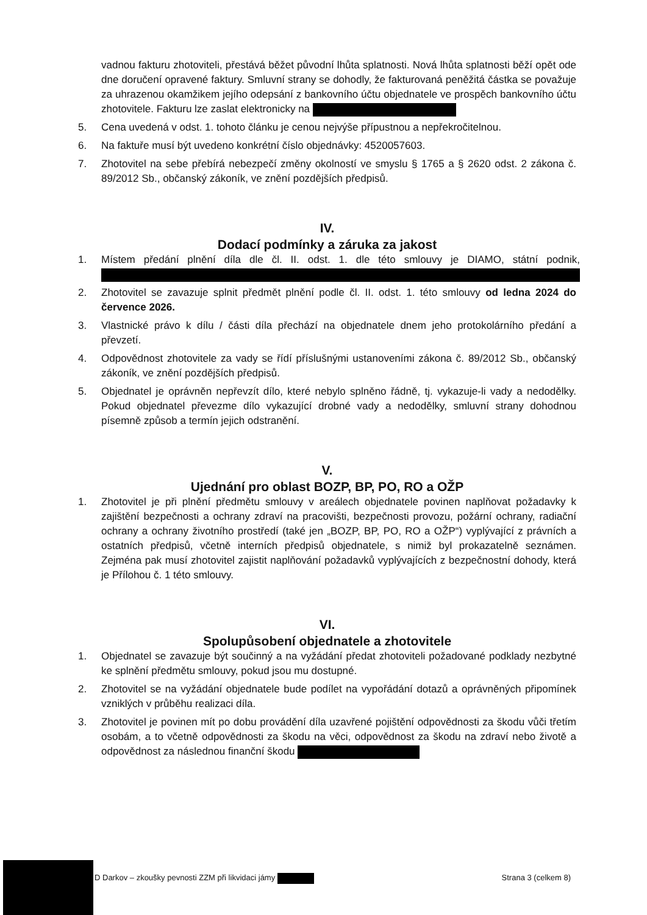vadnou fakturu zhotoviteli, přestává běžet původní lhůta splatnosti. Nová lhůta splatnosti běží opět ode dne doručení opravené faktury. Smluvní strany se dohodly, že fakturovaná peněžitá částka se považuje za uhrazenou okamžikem jejího odepsání z bankovního účtu objednatele ve prospěch bankovního účtu zhotovitele. Fakturu lze zaslat elektronicky na
5. Cena uvedená v odst. 1. tohoto článku je cenou nejvýše přípustnou a nepřekročitelnou.
6. Na faktuře musí být uvedeno konkrétní číslo objednávky: 4520057603.
7. Zhotovitel na sebe přebírá nebezpečí změny okolností ve smyslu § 1765 a § 2620 odst. 2 zákona č. 89/2012 Sb., občanský zákoník, ve znění pozdějších předpisů.
IV.
Dodací podmínky a záruka za jakost
1. Místem předání plnění díla dle čl. II. odst. 1. dle této smlouvy je DIAMO, státní podnik,
2. Zhotovitel se zavazuje splnit předmět plnění podle čl. II. odst. 1. této smlouvy od ledna 2024 do července 2026.
3. Vlastnické právo k dílu / části díla přechází na objednatele dnem jeho protokolárního předání a převzetí.
4. Odpovědnost zhotovitele za vady se řídí příslušnými ustanoveními zákona č. 89/2012 Sb., občanský zákoník, ve znění pozdějších předpisů.
5. Objednatel je oprávněn nepřevzít dílo, které nebylo splněno řádně, tj. vykazuje-li vady a nedodělky. Pokud objednatel převezme dílo vykazující drobné vady a nedodělky, smluvní strany dohodnou písemně způsob a termín jejich odstranění.
V.
Ujednání pro oblast BOZP, BP, PO, RO a OŽP
1. Zhotovitel je při plnění předmětu smlouvy v areálech objednatele povinen naplňovat požadavky k zajištění bezpečnosti a ochrany zdraví na pracovišti, bezpečnosti provozu, požární ochrany, radiační ochrany a ochrany životního prostředí (také jen „BOZP, BP, PO, RO a OŽP“) vyplývající z právních a ostatních předpisů, včetně interních předpisů objednatele, s nimiž byl prokazatelně seznámen. Zejména pak musí zhotovitel zajistit naplňování požadavků vyplývajících z bezpečnostní dohody, která je Přílohou č. 1 této smlouvy.
VI.
Spolupůsobení objednatele a zhotovitele
1. Objednatel se zavazuje být součinný a na vyžádání předat zhotoviteli požadované podklady nezbytné ke splnění předmětu smlouvy, pokud jsou mu dostupné.
2. Zhotovitel se na vyžádání objednatele bude podílet na vypořádání dotazů a oprávněných připomínek vzniklých v průběhu realizaci díla.
3. Zhotovitel je povinen mít po dobu provádění díla uzavřené pojištění odpovědnosti za škodu vůči třetím osobám, a to včetně odpovědnosti za škodu na věci, odpovědnost za škodu na zdraví nebo životě a odpovědnost za následnou finanční škodu
D Darkov – zkoušky pevnosti ZZM při likvidaci jámy Strana 3 (celkem 8)